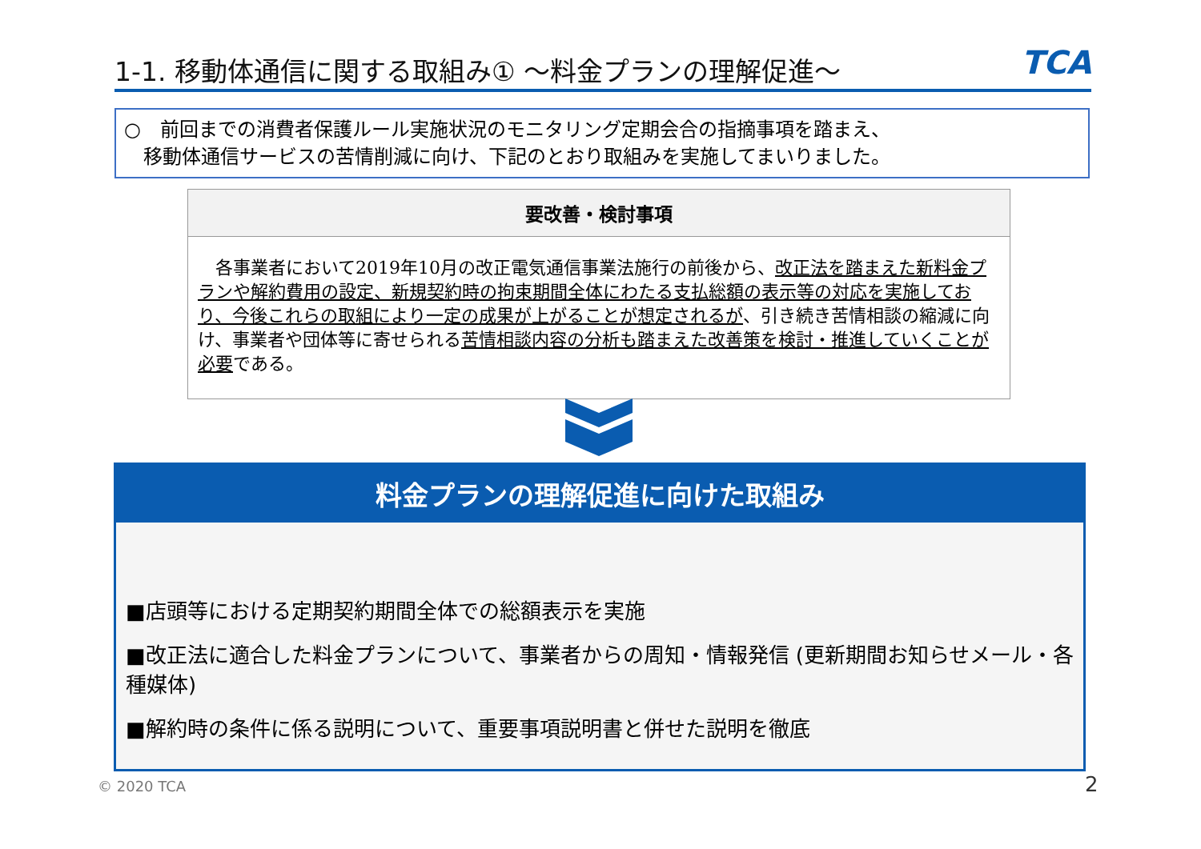1-1. 移動体通信に関する取組み① ～料金プランの理解促進～
TCA
○　前回までの消費者保護ルール実施状況のモニタリング定期会合の指摘事項を踏まえ、
　移動体通信サービスの苦情削減に向け、下記のとおり取組みを実施してまいりました。
要改善・検討事項
　各事業者において2019年10月の改正電気通信事業法施行の前後から、改正法を踏まえた新料金プランや解約費用の設定、新規契約時の拘束期間全体にわたる支払総額の表示等の対応を実施しており、今後これらの取組により一定の成果が上がることが想定されるが、引き続き苦情相談の縮減に向け、事業者や団体等に寄せられる苦情相談内容の分析も踏まえた改善策を検討・推進していくことが必要である。
料金プランの理解促進に向けた取組み
■店頭等における定期契約期間全体での総額表示を実施
■改正法に適合した料金プランについて、事業者からの周知・情報発信 (更新期間お知らせメール・各種媒体)
■解約時の条件に係る説明について、重要事項説明書と併せた説明を徹底
© 2020 TCA 2